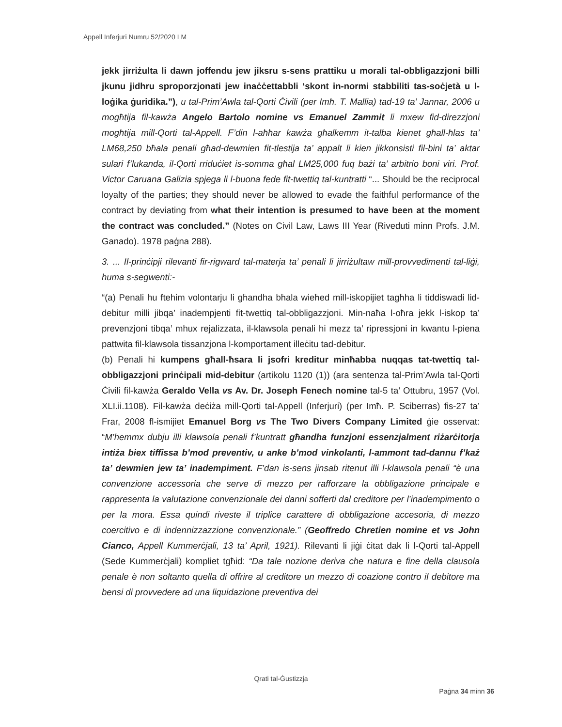Appell Inferjuri Numru 52/2020 LM
jekk jirriżulta li dawn joffendu jew jiksru s-sens prattiku u morali tal-obbligazzjoni billi jkunu jidhru sproporzjonati jew inaċċettabbli ‘skont in-normi stabbiliti tas-soċjetà u l-loġika ġuridika.”), u tal-Prim’Awla tal-Qorti Ċivili (per Imħ. T. Mallia) tad-19 ta’ Jannar, 2006 u mogħtija fil-kawża Angelo Bartolo nomine vs Emanuel Zammit li mxew fid-direzzjoni mogħtija mill-Qorti tal-Appell. F’din l-aħħar kawża għalkemm it-talba kienet għall-ħlas ta’ LM68,250 bħala penali għad-dewmien fit-tlestija ta’ appalt li kien jikkonsisti fil-bini ta’ aktar sulari f’lukanda, il-Qorti rriduċiet is-somma għal LM25,000 fuq bażi ta’ arbitrio boni viri. Prof. Victor Caruana Galizia spjega li l-buona fede fit-twettiq tal-kuntratti “... Should be the reciprocal loyalty of the parties; they should never be allowed to evade the faithful performance of the contract by deviating from what their intention is presumed to have been at the moment the contract was concluded.” (Notes on Civil Law, Laws III Year (Riveduti minn Profs. J.M. Ganado). 1978 paġna 288).
3. ... Il-prinċipji rilevanti fir-rigward tal-materja ta’ penali li jirriżultaw mill-provvedimenti tal-liġi, huma s-segwenti:-
“(a) Penali hu ftehim volontarju li għandha bħala wieħed mill-iskopijiet tagħha li tiddiswadi lid-debitur milli jibqa’ inadempjenti fit-twettiq tal-obbligazzjoni. Min-naħa l-oħra jekk l-iskop ta’ prevenzjoni tibqa’ mhux rejalizzata, il-klawsola penali hi mezz ta’ ripressjoni in kwantu l-piena pattwita fil-klawsola tissanzjona l-komportament illeċitu tad-debitur.
(b) Penali hi kumpens għall-ħsara li jsofri kreditur minħabba nuqqas tat-twettiq tal-obbligazzjoni prinċipali mid-debitur (artikolu 1120 (1)) (ara sentenza tal-Prim’Awla tal-Qorti Ċivili fil-kawża Geraldo Vella vs Av. Dr. Joseph Fenech nomine tal-5 ta’ Ottubru, 1957 (Vol. XLI.ii.1108). Fil-kawża deċiża mill-Qorti tal-Appell (Inferjuri) (per Imħ. P. Sciberras) fis-27 ta’ Frar, 2008 fl-ismijiet Emanuel Borg vs The Two Divers Company Limited ġie osservat: “M’hemmx dubju illi klawsola penali f’kuntratt għandha funzjoni essenzjalment riżarċitorja intiża biex tiffissa b’mod preventiv, u anke b’mod vinkolanti, l-ammont tad-dannu f’każ ta’ dewmien jew ta’ inadempiment. F’dan is-sens jinsab ritenut illi l-klawsola penali “è una convenzione accessoria che serve di mezzo per rafforzare la obbligazione principale e rappresenta la valutazione convenzionale dei danni sofferti dal creditore per l’inadempimento o per la mora. Essa quindi riveste il triplice carattere di obbligazione accesoria, di mezzo coercitivo e di indennizzazzione convenzionale.” (Geoffredo Chretien nomine et vs John Cianco, Appell Kummerċjali, 13 ta’ April, 1921). Rilevanti li jiġi ċitat dak li l-Qorti tal-Appell (Sede Kummerċjali) kompliet tgħid: “Da tale nozione deriva che natura e fine della clausola penale è non soltanto quella di offrire al creditore un mezzo di coazione contro il debitore ma bensi di provvedere ad una liquidazione preventiva dei
Qrati tal-Ġustizzja
Paġna 34 minn 36